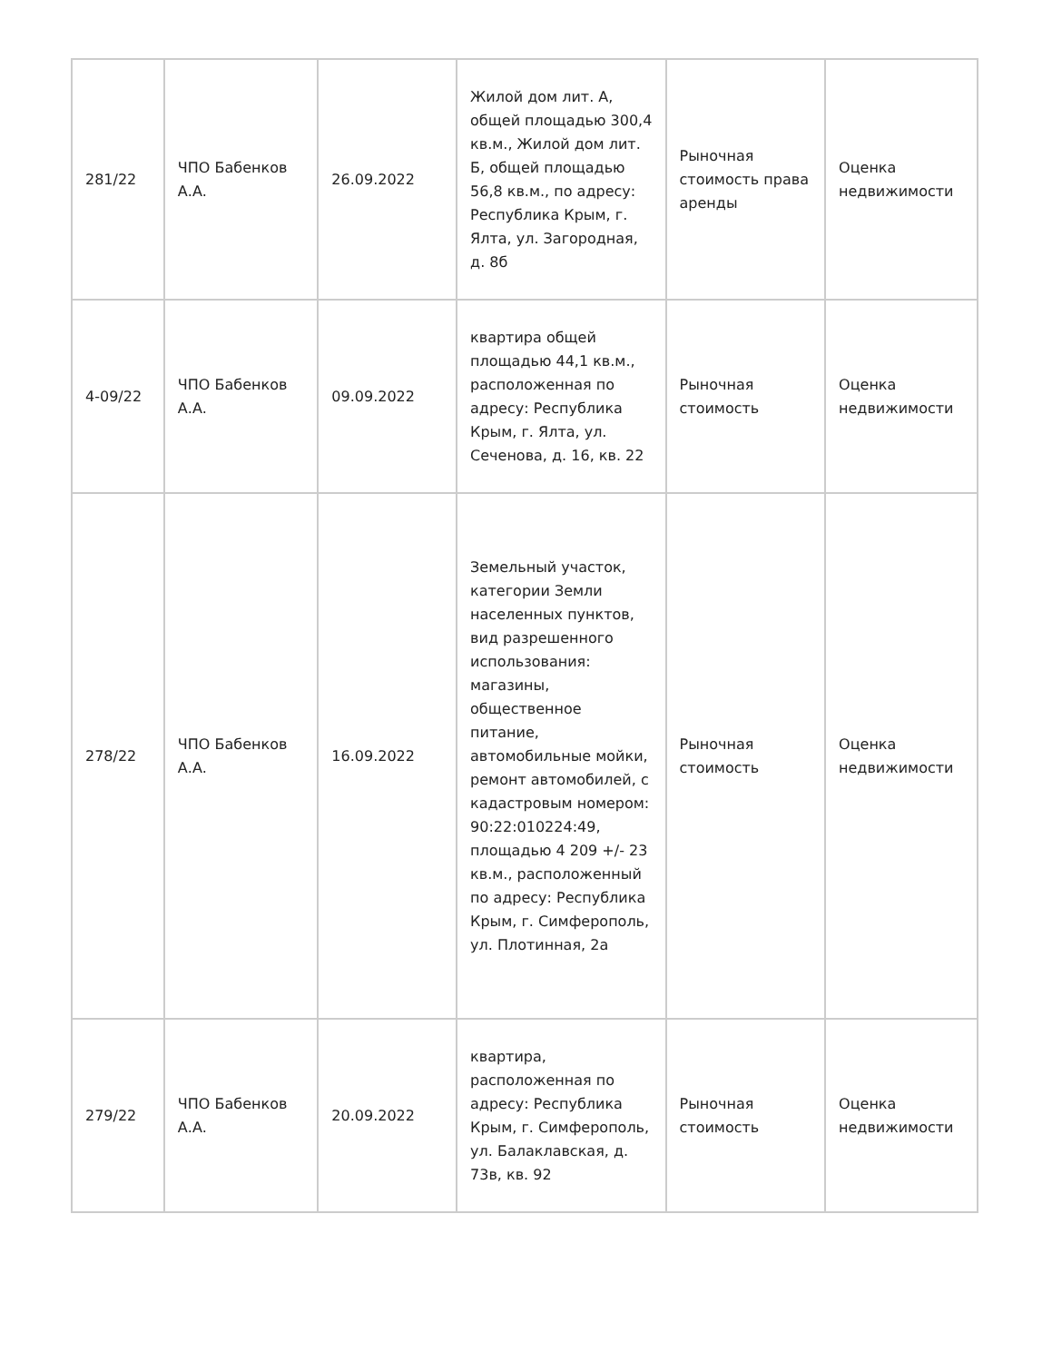| 281/22 | ЧПО Бабенков А.А. | 26.09.2022 | Жилой дом лит. А, общей площадью 300,4 кв.м., Жилой дом лит. Б, общей площадью 56,8 кв.м., по адресу: Республика Крым, г. Ялта, ул. Загородная, д. 8б | Рыночная стоимость права аренды | Оценка недвижимости |
| 4-09/22 | ЧПО Бабенков А.А. | 09.09.2022 | квартира общей площадью 44,1 кв.м., расположенная по адресу: Республика Крым, г. Ялта, ул. Сеченова, д. 16, кв. 22 | Рыночная стоимость | Оценка недвижимости |
| 278/22 | ЧПО Бабенков А.А. | 16.09.2022 | Земельный участок, категории Земли населенных пунктов, вид разрешенного использования: магазины, общественное питание, автомобильные мойки, ремонт автомобилей, с кадастровым номером: 90:22:010224:49, площадью 4 209 +/- 23 кв.м., расположенный по адресу: Республика Крым, г. Симферополь, ул. Плотинная, 2а | Рыночная стоимость | Оценка недвижимости |
| 279/22 | ЧПО Бабенков А.А. | 20.09.2022 | квартира, расположенная по адресу: Республика Крым, г. Симферополь, ул. Балаклавская, д. 73в, кв. 92 | Рыночная стоимость | Оценка недвижимости |